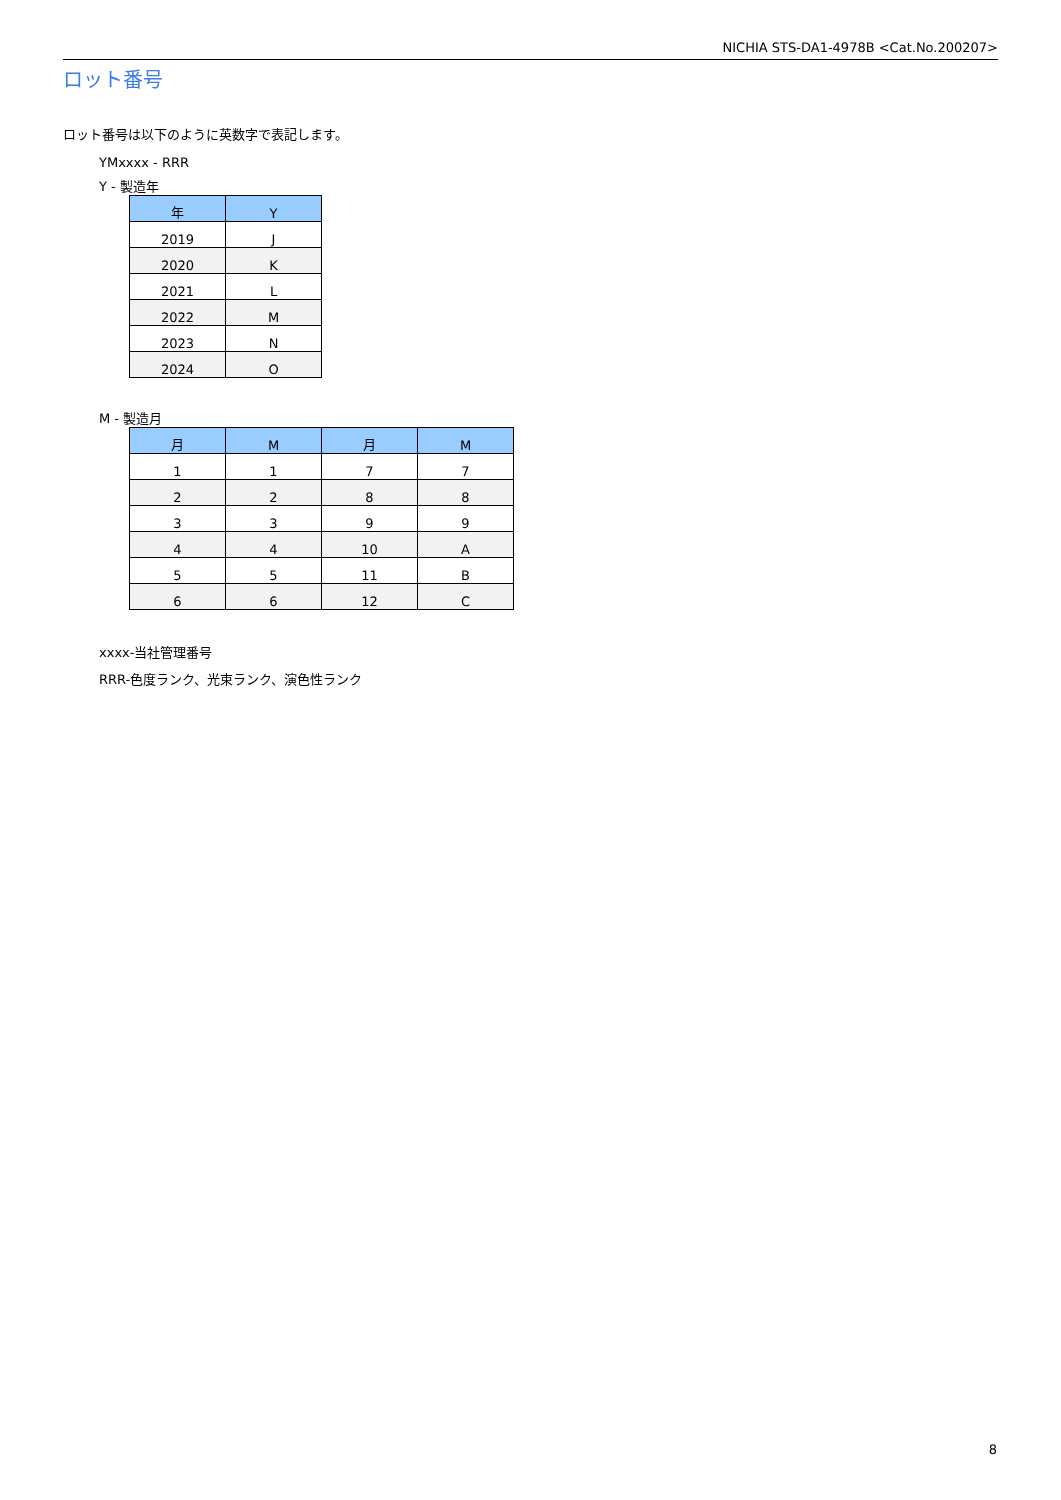NICHIA STS-DA1-4978B <Cat.No.200207>
ロット番号
ロット番号は以下のように英数字で表記します。
YMxxxx - RRR
Y - 製造年
| 年 | Y |
| --- | --- |
| 2019 | J |
| 2020 | K |
| 2021 | L |
| 2022 | M |
| 2023 | N |
| 2024 | O |
M - 製造月
| 月 | M | 月 | M |
| --- | --- | --- | --- |
| 1 | 1 | 7 | 7 |
| 2 | 2 | 8 | 8 |
| 3 | 3 | 9 | 9 |
| 4 | 4 | 10 | A |
| 5 | 5 | 11 | B |
| 6 | 6 | 12 | C |
xxxx-当社管理番号
RRR-色度ランク、光束ランク、演色性ランク
8